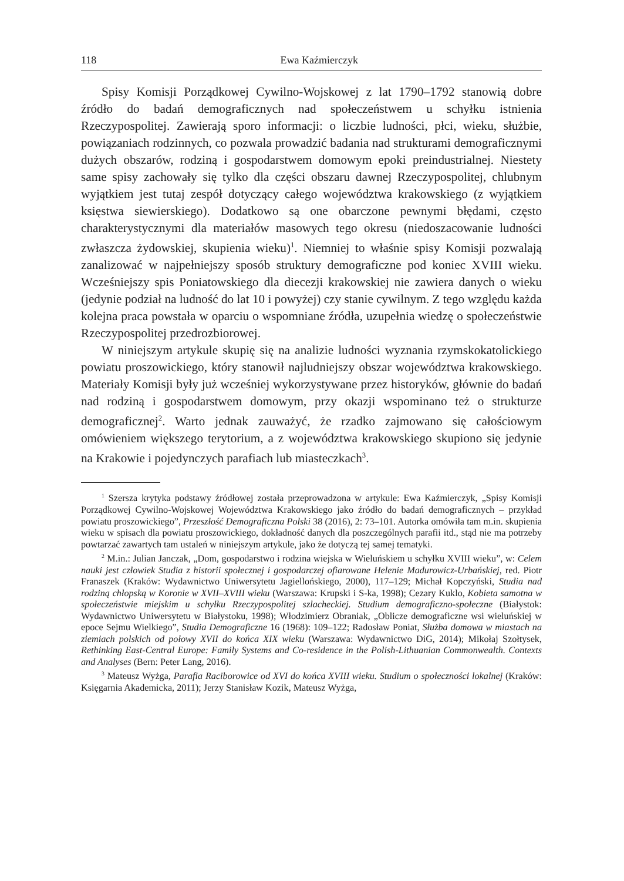118 Ewa Kaźmierczyk
Spisy Komisji Porządkowej Cywilno-Wojskowej z lat 1790–1792 stanowią dobre źródło do badań demograficznych nad społeczeństwem u schyłku istnienia Rzeczypospolitej. Zawierają sporo informacji: o liczbie ludności, płci, wieku, służbie, powiązaniach rodzinnych, co pozwala prowadzić badania nad strukturami demograficznymi dużych obszarów, rodziną i gospodarstwem domowym epoki preindustrialnej. Niestety same spisy zachowały się tylko dla części obszaru dawnej Rzeczypospolitej, chlubnym wyjątkiem jest tutaj zespół dotyczący całego województwa krakowskiego (z wyjątkiem księstwa siewierskiego). Dodatkowo są one obarczone pewnymi błędami, często charakterystycznymi dla materiałów masowych tego okresu (niedoszacowanie ludności zwłaszcza żydowskiej, skupienia wieku)<sup>1</sup>. Niemniej to właśnie spisy Komisji pozwalają zanalizować w najpełniejszy sposób struktury demograficzne pod koniec XVIII wieku. Wcześniejszy spis Poniatowskiego dla diecezji krakowskiej nie zawiera danych o wieku (jedynie podział na ludność do lat 10 i powyżej) czy stanie cywilnym. Z tego względu każda kolejna praca powstała w oparciu o wspomniane źródła, uzupełnia wiedzę o społeczeństwie Rzeczypospolitej przedrozbiorowej.
W niniejszym artykule skupię się na analizie ludności wyznania rzymskokatolickiego powiatu proszowickiego, który stanowił najludniejszy obszar województwa krakowskiego. Materiały Komisji były już wcześniej wykorzystywane przez historyków, głównie do badań nad rodziną i gospodarstwem domowym, przy okazji wspominano też o strukturze demograficznej<sup>2</sup>. Warto jednak zauważyć, że rzadko zajmowano się całościowym omówieniem większego terytorium, a z województwa krakowskiego skupiono się jedynie na Krakowie i pojedynczych parafiach lub miasteczkach<sup>3</sup>.
<sup>1</sup> Szersza krytyka podstawy źródłowej została przeprowadzona w artykule: Ewa Kaźmierczyk, „Spisy Komisji Porządkowej Cywilno-Wojskowej Województwa Krakowskiego jako źródło do badań demograficznych – przykład powiatu proszowickiego”, Przeszłość Demograficzna Polski 38 (2016), 2: 73–101. Autorka omówiła tam m.in. skupienia wieku w spisach dla powiatu proszowickiego, dokładność danych dla poszczególnych parafii itd., stąd nie ma potrzeby powtarzać zawartych tam ustaleń w niniejszym artykule, jako że dotyczą tej samej tematyki.
<sup>2</sup> M.in.: Julian Janczak, „Dom, gospodarstwo i rodzina wiejska w Wieluńskiem u schyłku XVIII wieku”, w: Celem nauki jest człowiek Studia z historii społecznej i gospodarczej ofiarowane Helenie Madurowicz-Urbańskiej, red. Piotr Franaszek (Kraków: Wydawnictwo Uniwersytetu Jagiellońskiego, 2000), 117–129; Michał Kopczyński, Studia nad rodziną chłopską w Koronie w XVII–XVIII wieku (Warszawa: Krupski i S-ka, 1998); Cezary Kuklo, Kobieta samotna w społeczeństwie miejskim u schyłku Rzeczypospolitej szlacheckiej. Studium demograficzno-społeczne (Białystok: Wydawnictwo Uniwersytetu w Białystoku, 1998); Włodzimierz Obraniak, „Oblicze demograficzne wsi wieluńskiej w epoce Sejmu Wielkiego”, Studia Demograficzne 16 (1968): 109–122; Radosław Poniat, Służba domowa w miastach na ziemiach polskich od połowy XVII do końca XIX wieku (Warszawa: Wydawnictwo DiG, 2014); Mikołaj Szołtysek, Rethinking East-Central Europe: Family Systems and Co-residence in the Polish-Lithuanian Commonwealth. Contexts and Analyses (Bern: Peter Lang, 2016).
<sup>3</sup> Mateusz Wyżga, Parafia Raciborowice od XVI do końca XVIII wieku. Studium o społeczności lokalnej (Kraków: Księgarnia Akademicka, 2011); Jerzy Stanisław Kozik, Mateusz Wyżga,